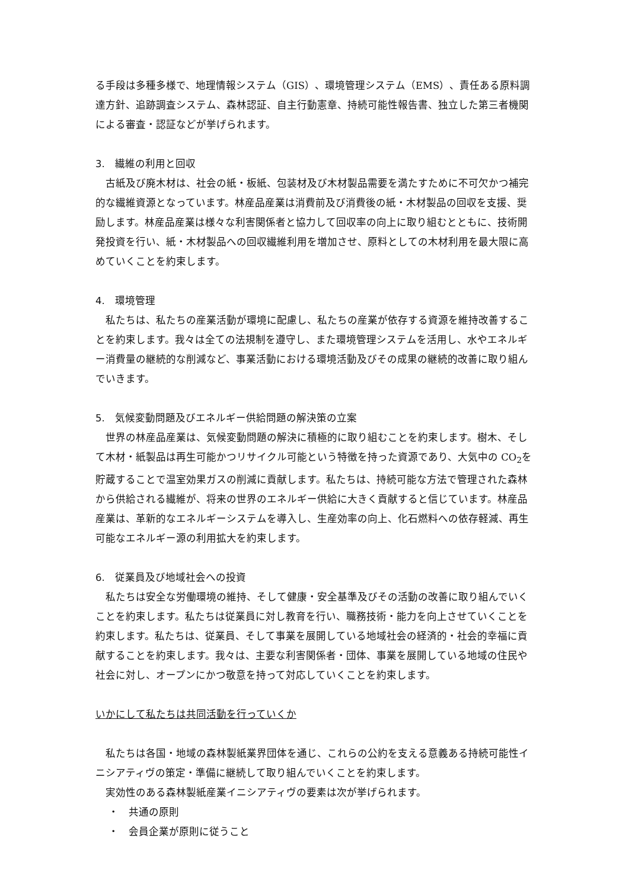る手段は多種多様で、地理情報システム（GIS）、環境管理システム（EMS）、責任ある原料調達方針、追跡調査システム、森林認証、自主行動憲章、持続可能性報告書、独立した第三者機関による審査・認証などが挙げられます。
3.　繊維の利用と回収
古紙及び廃木材は、社会の紙・板紙、包装材及び木材製品需要を満たすために不可欠かつ補完的な繊維資源となっています。林産品産業は消費前及び消費後の紙・木材製品の回収を支援、奨励します。林産品産業は様々な利害関係者と協力して回収率の向上に取り組むとともに、技術開発投資を行い、紙・木材製品への回収繊維利用を増加させ、原料としての木材利用を最大限に高めていくことを約束します。
4.　環境管理
私たちは、私たちの産業活動が環境に配慮し、私たちの産業が依存する資源を維持改善することを約束します。我々は全ての法規制を遵守し、また環境管理システムを活用し、水やエネルギー消費量の継続的な削減など、事業活動における環境活動及びその成果の継続的改善に取り組んでいきます。
5.　気候変動問題及びエネルギー供給問題の解決策の立案
世界の林産品産業は、気候変動問題の解決に積極的に取り組むことを約束します。樹木、そして木材・紙製品は再生可能かつリサイクル可能という特徴を持った資源であり、大気中の CO<sub>2</sub>を貯蔵することで温室効果ガスの削減に貢献します。私たちは、持続可能な方法で管理された森林から供給される繊維が、将来の世界のエネルギー供給に大きく貢献すると信じています。林産品産業は、革新的なエネルギーシステムを導入し、生産効率の向上、化石燃料への依存軽減、再生可能なエネルギー源の利用拡大を約束します。
6.　従業員及び地域社会への投資
私たちは安全な労働環境の維持、そして健康・安全基準及びその活動の改善に取り組んでいくことを約束します。私たちは従業員に対し教育を行い、職務技術・能力を向上させていくことを約束します。私たちは、従業員、そして事業を展開している地域社会の経済的・社会的幸福に貢献することを約束します。我々は、主要な利害関係者・団体、事業を展開している地域の住民や社会に対し、オープンにかつ敬意を持って対応していくことを約束します。
いかにして私たちは共同活動を行っていくか
私たちは各国・地域の森林製紙業界団体を通じ、これらの公約を支える意義ある持続可能性イニシアティヴの策定・準備に継続して取り組んでいくことを約束します。
実効性のある森林製紙産業イニシアティヴの要素は次が挙げられます。
・　共通の原則
・　会員企業が原則に従うこと